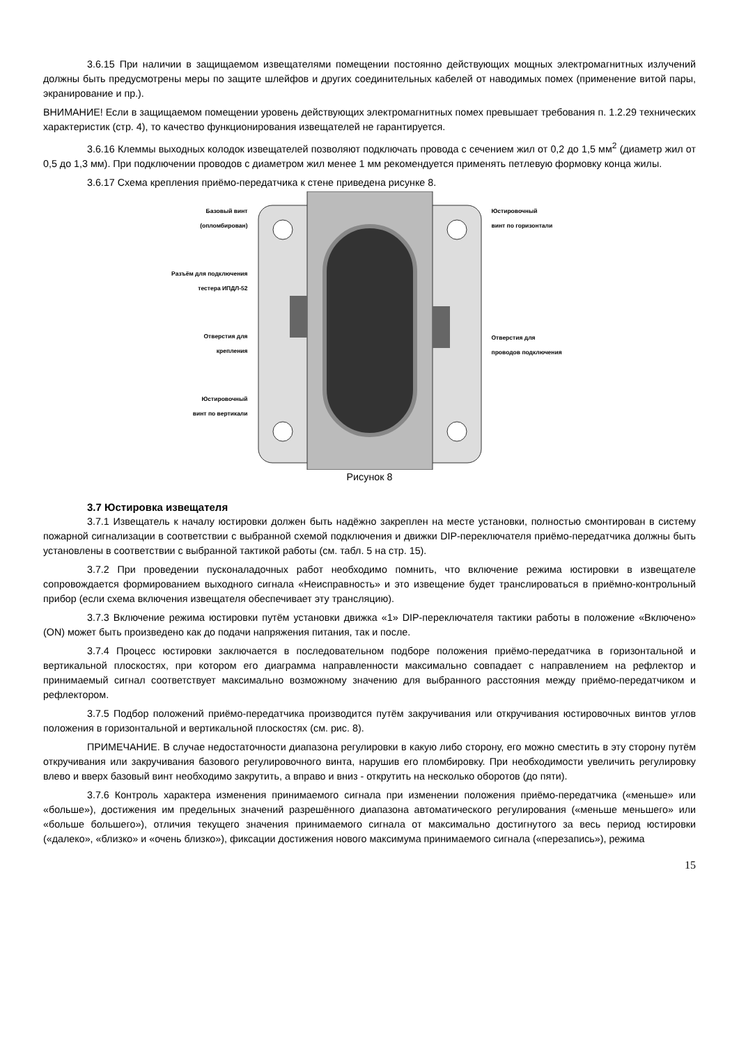3.6.15 При наличии в защищаемом извещателями помещении постоянно действующих мощных электромагнитных излучений должны быть предусмотрены меры по защите шлейфов и других соединительных кабелей от наводимых помех (применение витой пары, экранирование и пр.).
ВНИМАНИЕ! Если в защищаемом помещении уровень действующих электромагнитных помех превышает требования п. 1.2.29 технических характеристик (стр. 4), то качество функционирования извещателей не гарантируется.
3.6.16 Клеммы выходных колодок извещателей позволяют подключать провода с сечением жил от 0,2 до 1,5 мм<sup>2</sup> (диаметр жил от 0,5 до 1,3 мм). При подключении проводов с диаметром жил менее 1 мм рекомендуется применять петлевую формовку конца жилы.
3.6.17 Схема крепления приёмо-передатчика к стене приведена рисунке 8.
Базовый винт
(опломбирован)
Разъём для подключения
тестера ИПДЛ-52
Отверстия для
крепления
Юстировочный
винт по вертикали
Юстировочный
винт по горизонтали
Отверстия для
проводов подключения
Рисунок 8
3.7 Юстировка извещателя
3.7.1 Извещатель к началу юстировки должен быть надёжно закреплен на месте установки, полностью смонтирован в систему пожарной сигнализации в соответствии с выбранной схемой подключения и движки DIP-переключателя приёмо-передатчика должны быть установлены в соответствии с выбранной тактикой работы (см. табл. 5 на стр. 15).
3.7.2 При проведении пусконаладочных работ необходимо помнить, что включение режима юстировки в извещателе сопровождается формированием выходного сигнала «Неисправность» и это извещение будет транслироваться в приёмно-контрольный прибор (если схема включения извещателя обеспечивает эту трансляцию).
3.7.3 Включение режима юстировки путём установки движка «1» DIP-переключателя тактики работы в положение «Включено» (ON) может быть произведено как до подачи напряжения питания, так и после.
3.7.4 Процесс юстировки заключается в последовательном подборе положения приёмо-передатчика в горизонтальной и вертикальной плоскостях, при котором его диаграмма направленности максимально совпадает с направлением на рефлектор и принимаемый сигнал соответствует максимально возможному значению для выбранного расстояния между приёмо-передатчиком и рефлектором.
3.7.5 Подбор положений приёмо-передатчика производится путём закручивания или откручивания юстировочных винтов углов положения в горизонтальной и вертикальной плоскостях (см. рис. 8).
ПРИМЕЧАНИЕ. В случае недостаточности диапазона регулировки в какую либо сторону, его можно сместить в эту сторону путём откручивания или закручивания базового регулировочного винта, нарушив его пломбировку. При необходимости увеличить регулировку влево и вверх базовый винт необходимо закрутить, а вправо и вниз - открутить на несколько оборотов (до пяти).
3.7.6 Контроль характера изменения принимаемого сигнала при изменении положения приёмо-передатчика («меньше» или «больше»), достижения им предельных значений разрешённого диапазона автоматического регулирования («меньше меньшего» или «больше большего»), отличия текущего значения принимаемого сигнала от максимально достигнутого за весь период юстировки («далеко», «близко» и «очень близко»), фиксации достижения нового максимума принимаемого сигнала («перезапись»), режима
15